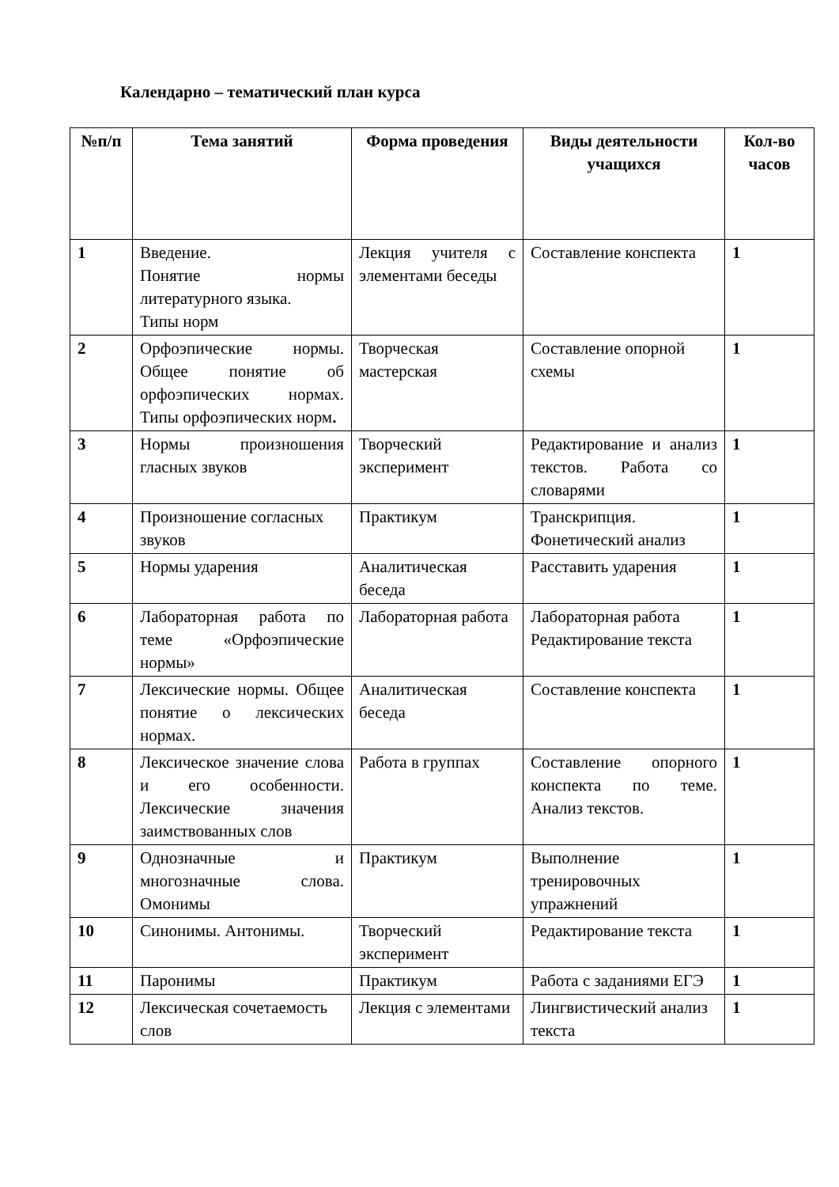Календарно – тематический план курса
| №п/п | Тема занятий | Форма проведения | Виды деятельности учащихся | Кол-во часов |
| --- | --- | --- | --- | --- |
| 1 | Введение. Понятие нормы литературного языка. Типы норм | Лекция учителя с элементами беседы | Составление конспекта | 1 |
| 2 | Орфоэпические нормы. Общее понятие об орфоэпических нормах. Типы орфоэпических норм . | Творческая мастерская | Составление опорной схемы | 1 |
| 3 | Нормы произношения гласных звуков | Творческий эксперимент | Редактирование и анализ текстов. Работа со словарями | 1 |
| 4 | Произношение согласных звуков | Практикум | Транскрипция. Фонетический анализ | 1 |
| 5 | Нормы ударения | Аналитическая беседа | Расставить ударения | 1 |
| 6 | Лабораторная работа по теме «Орфоэпические нормы» | Лабораторная работа | Лабораторная работа Редактирование текста | 1 |
| 7 | Лексические нормы. Общее понятие о лексических нормах. | Аналитическая беседа | Составление конспекта | 1 |
| 8 | Лексическое значение слова и его особенности. Лексические значения заимствованных слов | Работа в группах | Составление опорного конспекта по теме. Анализ текстов. | 1 |
| 9 | Однозначные и многозначные слова. Омонимы | Практикум | Выполнение тренировочных упражнений | 1 |
| 10 | Синонимы. Антонимы. | Творческий эксперимент | Редактирование текста | 1 |
| 11 | Паронимы | Практикум | Работа с заданиями ЕГЭ | 1 |
| 12 | Лексическая сочетаемость слов | Лекция с элементами | Лингвистический анализ текста | 1 |